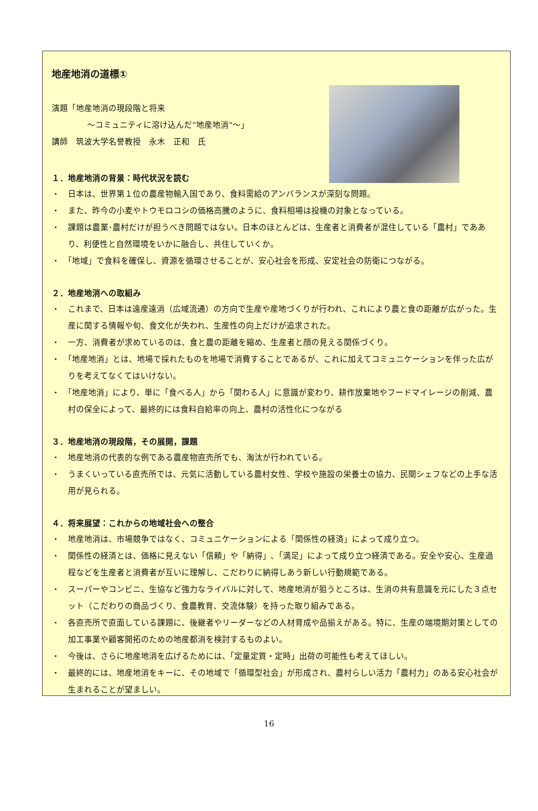地産地消の道標①
演題「地産地消の現段階と将来
～コミュニティに溶け込んだ“地産地消“～」
講師　筑波大学名誉教授　永木　正和　氏
１．地産地消の背景：時代状況を読む
・　日本は、世界第１位の農産物輸入国であり、食料需給のアンバランスが深刻な問題。
・　また、昨今の小麦やトウモロコシの価格高騰のように、食料相場は投機の対象となっている。
・　課題は農業･農村だけが担うべき問題ではない。日本のほとんどは、生産者と消費者が混住している「農村」でああり、利便性と自然環境をいかに融合し、共住していくか。
・　「地域」で食料を確保し、資源を循環させることが、安心社会を形成、安定社会の防衛につながる。
２．地産地消への取組み
・　これまで、日本は遠産遠消（広域流通）の方向で生産や産地づくりが行われ、これにより農と食の距離が広がった。生産に関する情報や旬、食文化が失われ、生産性の向上だけが追求された。
・　一方、消費者が求めているのは、食と農の距離を縮め、生産者と顔の見える関係づくり。
・　「地産地消」とは、地場で採れたものを地場で消費することであるが、これに加えてコミュニケーションを伴った広がりを考えてなくてはいけない。
・　「地産地消」により、単に「食べる人」から「関わる人」に意識が変わり、耕作放棄地やフードマイレージの削減、農村の保全によって、最終的には食料自給率の向上、農村の活性化につながる
３．地産地消の現段階，その展開，課題
・　地産地消の代表的な例である農産物直売所でも、淘汰が行われている。
・　うまくいっている直売所では、元気に活動している農村女性、学校や施設の栄養士の協力、民間シェフなどの上手な活用が見られる。
４．将来展望：これからの地域社会への整合
・　地産地消は、市場競争ではなく、コミュニケーションによる「関係性の経済」によって成り立つ。
・　関係性の経済とは、価格に見えない「信頼」や「納得」､「満足」によって成り立つ経済である。安全や安心、生産過程などを生産者と消費者が互いに理解し、こだわりに納得しあう新しい行動規範である。
・　スーパーやコンビニ、生協など強力なライバルに対して、地産地消が狙うところは、生消の共有意識を元にした３点セット（こだわりの商品づくり、食農教育、交流体験）を持った取り組みである。
・　各直売所で直面している課題に、後継者やリーダーなどの人材育成や品揃えがある。特に、生産の端境期対策としての加工事業や顧客開拓のための地産都消を検討するものよい。
・　今後は、さらに地産地消を広げるためには、「定量定質・定時」出荷の可能性も考えてほしい。
・　最終的には、地産地消をキーに、その地域で「循環型社会」が形成され、農村らしい活力「農村力」のある安心社会が生まれることが望ましい。
16